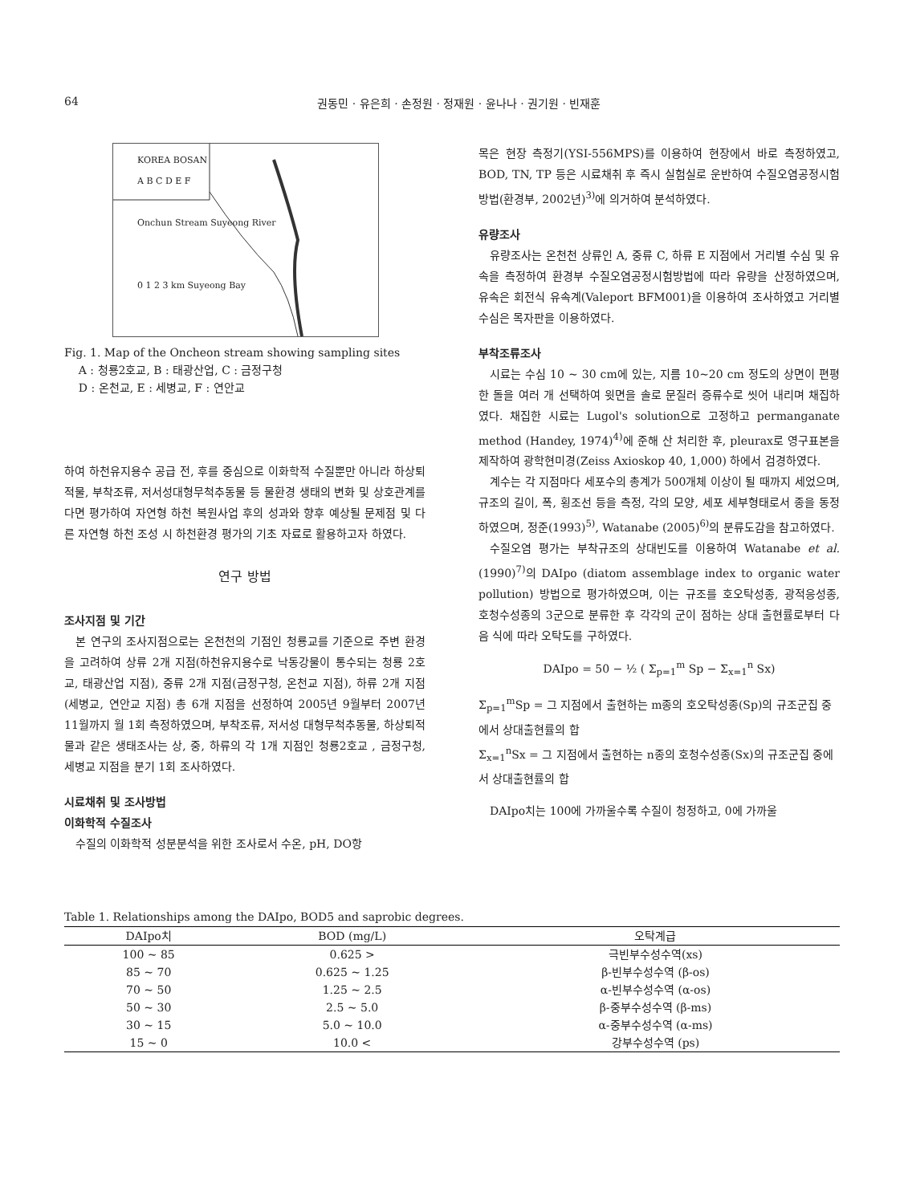64 권동민 · 유은희 · 손정원 · 정재원 · 윤나나 · 권기원 · 빈재훈
KOREA BOSAN
A B C D E F
Onchun Stream Suyeong River
0 1 2 3 km Suyeong Bay
Fig. 1. Map of the Oncheon stream showing sampling sites
A : 청룡2호교, B : 태광산업, C : 금정구청
D : 온천교, E : 세병교, F : 연안교
하여 하천유지용수 공급 전, 후를 중심으로 이화학적 수질뿐만 아니라 하상퇴적물, 부착조류, 저서성대형무척추동물 등 물환경 생태의 변화 및 상호관계를 다면 평가하여 자연형 하천 복원사업 후의 성과와 향후 예상될 문제점 및 다른 자연형 하천 조성 시 하천환경 평가의 기초 자료로 활용하고자 하였다.
연구 방법
조사지점 및 기간
본 연구의 조사지점으로는 온천천의 기점인 청룡교를 기준으로 주변 환경을 고려하여 상류 2개 지점(하천유지용수로 낙동강물이 통수되는 청룡 2호교, 태광산업 지점), 중류 2개 지점(금정구청, 온천교 지점), 하류 2개 지점(세병교, 연안교 지점) 총 6개 지점을 선정하여 2005년 9월부터 2007년 11월까지 월 1회 측정하였으며, 부착조류, 저서성 대형무척추동물, 하상퇴적물과 같은 생태조사는 상, 중, 하류의 각 1개 지점인 청룡2호교 , 금정구청, 세병교 지점을 분기 1회 조사하였다.
시료채취 및 조사방법
이화학적 수질조사
수질의 이화학적 성분분석을 위한 조사로서 수온, pH, DO항
목은 현장 측정기(YSI-556MPS)를 이용하여 현장에서 바로 측정하였고, BOD, TN, TP 등은 시료채취 후 즉시 실험실로 운반하여 수질오염공정시험방법(환경부, 2002년)<sup>3)</sup>에 의거하여 분석하였다.
유량조사
유량조사는 온천천 상류인 A, 중류 C, 하류 E 지점에서 거리별 수심 및 유속을 측정하여 환경부 수질오염공정시험방법에 따라 유량을 산정하였으며, 유속은 회전식 유속계(Valeport BFM001)을 이용하여 조사하였고 거리별 수심은 목자판을 이용하였다.
부착조류조사
시료는 수심 10 ~ 30 cm에 있는, 지름 10~20 cm 정도의 상면이 편평한 돌을 여러 개 선택하여 윗면을 솔로 문질러 증류수로 씻어 내리며 채집하였다. 채집한 시료는 Lugol's solution으로 고정하고 permanganate method (Handey, 1974)<sup>4)</sup>에 준해 산 처리한 후, pleurax로 영구표본을 제작하여 광학현미경(Zeiss Axioskop 40, 1,000) 하에서 검경하였다.
계수는 각 지점마다 세포수의 총계가 500개체 이상이 될 때까지 세었으며, 규조의 길이, 폭, 횡조선 등을 측정, 각의 모양, 세포 세부형태로서 종을 동정하였으며, 정준(1993)<sup>5)</sup>, Watanabe (2005)<sup>6)</sup>의 분류도감을 참고하였다.
수질오염 평가는 부착규조의 상대빈도를 이용하여 Watanabe et al. (1990)<sup>7)</sup>의 DAIpo (diatom assemblage index to organic water pollution) 방법으로 평가하였으며, 이는 규조를 호오탁성종, 광적응성종, 호청수성종의 3군으로 분류한 후 각각의 군이 점하는 상대 출현률로부터 다음 식에 따라 오탁도를 구하였다.
DAIpo = 50 − ½ ( Σ<sub>p=1</sub><sup>m</sup> Sp − Σ<sub>x=1</sub><sup>n</sup> Sx)
Σ<sub>p=1</sub><sup>m</sup>Sp = 그 지점에서 출현하는 m종의 호오탁성종(Sp)의 규조군집 중에서 상대출현률의 합
Σ<sub>x=1</sub><sup>n</sup>Sx = 그 지점에서 출현하는 n종의 호청수성종(Sx)의 규조군집 중에서 상대출현률의 합
DAIpo치는 100에 가까울수록 수질이 청정하고, 0에 가까울
Table 1. Relationships among the DAIpo, BOD5 and saprobic degrees.
| DAIpo치 | BOD (mg/L) | 오탁계급 |
| --- | --- | --- |
| 100 ~ 85 | 0.625 > | 극빈부수성수역(xs) |
| 85 ~ 70 | 0.625 ~ 1.25 | β-빈부수성수역 (β-os) |
| 70 ~ 50 | 1.25 ~ 2.5 | α-빈부수성수역 (α-os) |
| 50 ~ 30 | 2.5 ~ 5.0 | β-중부수성수역 (β-ms) |
| 30 ~ 15 | 5.0 ~ 10.0 | α-중부수성수역 (α-ms) |
| 15 ~ 0 | 10.0 < | 강부수성수역 (ps) |